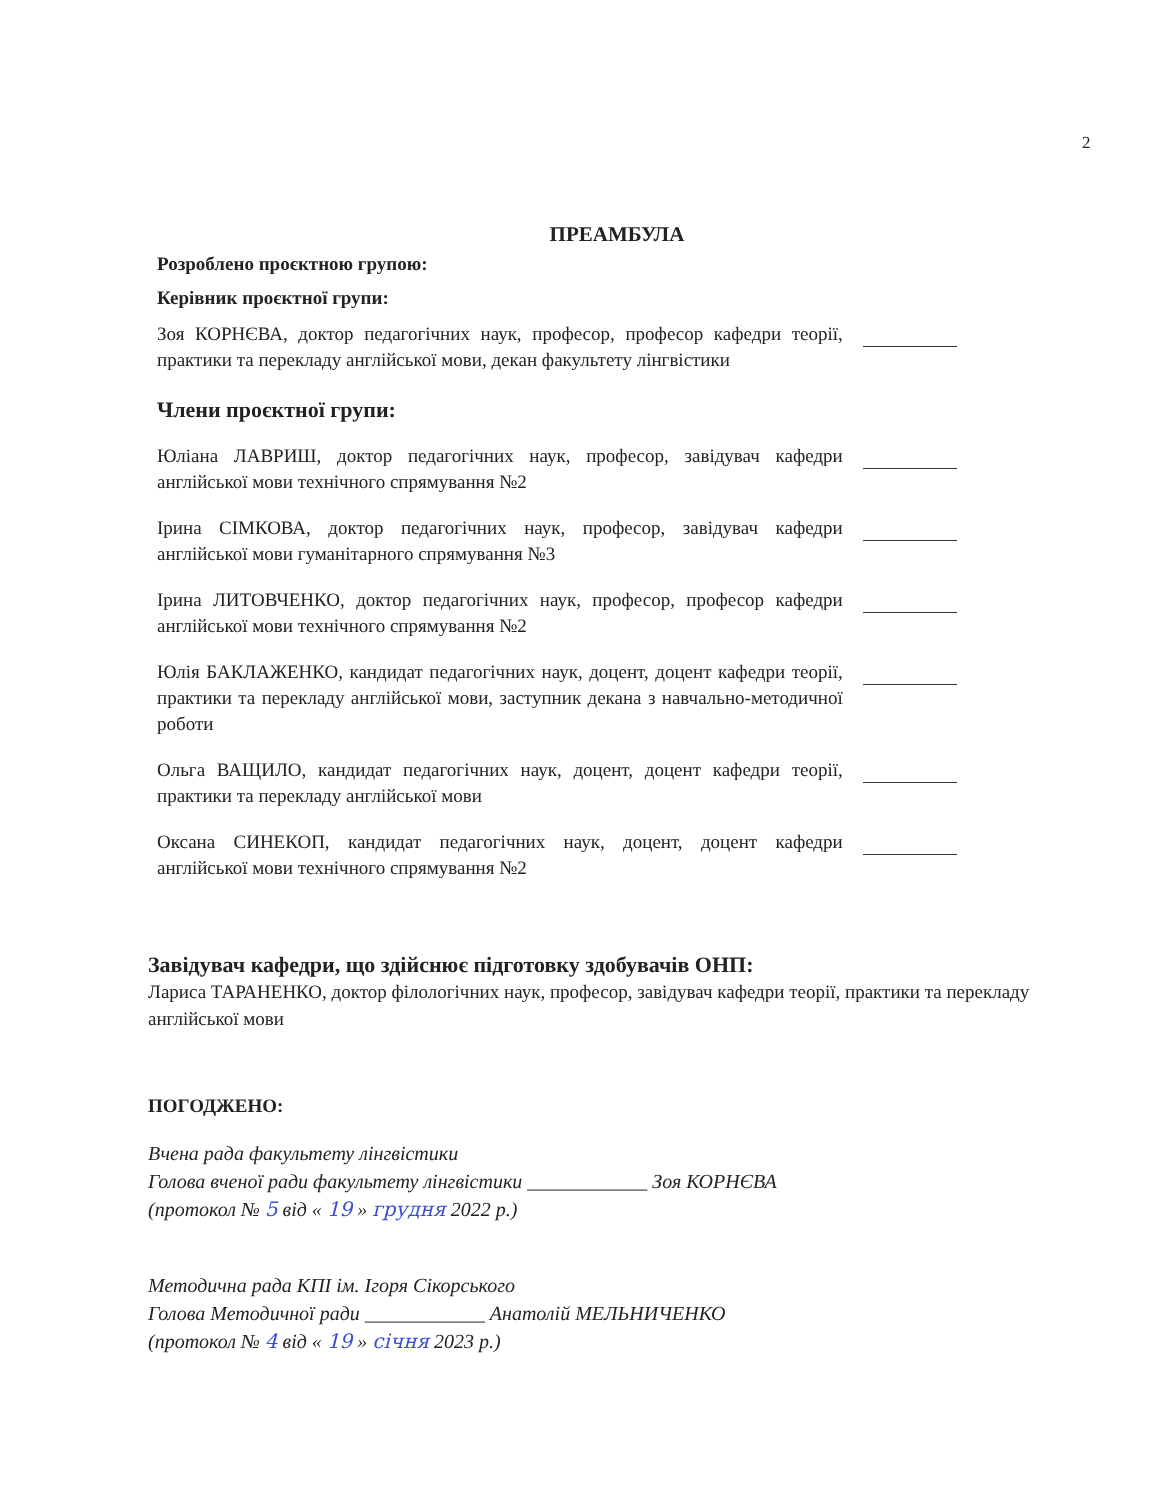2
ПРЕАМБУЛА
Розроблено проєктною групою:
Керівник проєктної групи:
Зоя КОРНЄВА, доктор педагогічних наук, професор, професор кафедри теорії, практики та перекладу англійської мови, декан факультету лінгвістики
Члени проєктної групи:
Юліана ЛАВРИШ, доктор педагогічних наук, професор, завідувач кафедри англійської мови технічного спрямування №2
Ірина СІМКОВА, доктор педагогічних наук, професор, завідувач кафедри англійської мови гуманітарного спрямування №3
Ірина ЛИТОВЧЕНКО, доктор педагогічних наук, професор, професор кафедри англійської мови технічного спрямування №2
Юлія БАКЛАЖЕНКО, кандидат педагогічних наук, доцент, доцент кафедри теорії, практики та перекладу англійської мови, заступник декана з навчально-методичної роботи
Ольга ВАЩИЛО, кандидат педагогічних наук, доцент, доцент кафедри теорії, практики та перекладу англійської мови
Оксана СИНЕКОП, кандидат педагогічних наук, доцент, доцент кафедри англійської мови технічного спрямування №2
Завідувач кафедри, що здійснює підготовку здобувачів ОНП:
Лариса ТАРАНЕНКО, доктор філологічних наук, професор, завідувач кафедри теорії, практики та перекладу англійської мови
ПОГОДЖЕНО:
Вчена рада факультету лінгвістики
Голова вченої ради факультету лінгвістики ____________ Зоя КОРНЄВА
(протокол № 5 від « 19 » грудня 2022 р.)
Методична рада КПІ ім. Ігоря Сікорського
Голова Методичної ради ____________ Анатолій МЕЛЬНИЧЕНКО
(протокол № 4 від « 19 » січня 2023 р.)